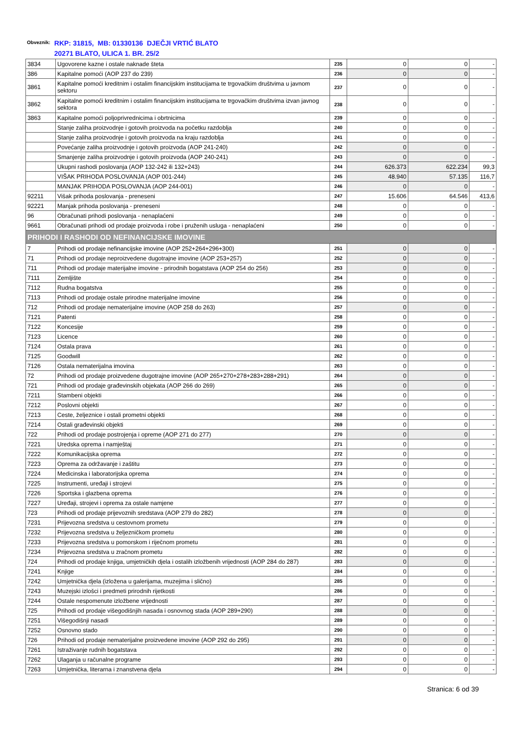Obveznik:
RKP: 31815, MB: 01330136 DJEČJI VRTIĆ BLATO
20271 BLATO, ULICA 1. BR. 25/2
| 3834 | Ugovorene kazne i ostale naknade šteta | 235 | 0 | 0 | - |
| 386 | Kapitalne pomoći (AOP 237 do 239) | 236 | 0 | 0 | - |
| 3861 | Kapitalne pomoći kreditnim i ostalim financijskim institucijama te trgovačkim društvima u javnom sektoru | 237 | 0 | 0 | - |
| 3862 | Kapitalne pomoći kreditnim i ostalim financijskim institucijama te trgovačkim društvima izvan javnog sektora | 238 | 0 | 0 | - |
| 3863 | Kapitalne pomoći poljoprivrednicima i obrtnicima | 239 | 0 | 0 | - |
| | Stanje zaliha proizvodnje i gotovih proizvoda na početku razdoblja | 240 | 0 | 0 | - |
| | Stanje zaliha proizvodnje i gotovih proizvoda na kraju razdoblja | 241 | 0 | 0 | - |
| | Povećanje zaliha proizvodnje i gotovih proizvoda (AOP 241-240) | 242 | 0 | 0 | - |
| | Smanjenje zaliha proizvodnje i gotovih proizvoda (AOP 240-241) | 243 | 0 | 0 | - |
| | Ukupni rashodi poslovanja (AOP 132-242 ili 132+243) | 244 | 626.373 | 622.234 | 99,3 |
| | VIŠAK PRIHODA POSLOVANJA (AOP 001-244) | 245 | 48.940 | 57.135 | 116,7 |
| | MANJAK PRIHODA POSLOVANJA (AOP 244-001) | 246 | 0 | 0 | - |
| 92211 | Višak prihoda poslovanja - preneseni | 247 | 15.606 | 64.546 | 413,6 |
| 92221 | Manjak prihoda poslovanja - preneseni | 248 | 0 | 0 | - |
| 96 | Obračunati prihodi poslovanja - nenaplaćeni | 249 | 0 | 0 | - |
| 9661 | Obračunati prihodi od prodaje proizvoda i robe i pruženih usluga - nenaplaćeni | 250 | 0 | 0 | - |
| PRIHODI I RASHODI OD NEFINANCIJSKE IMOVINE | | | | | |
| 7 | Prihodi od prodaje nefinancijske imovine (AOP 252+264+296+300) | 251 | 0 | 0 | - |
| 71 | Prihodi od prodaje neproizvedene dugotrajne imovine (AOP 253+257) | 252 | 0 | 0 | - |
| 711 | Prihodi od prodaje materijalne imovine - prirodnih bogatstava (AOP 254 do 256) | 253 | 0 | 0 | - |
| 7111 | Zemljište | 254 | 0 | 0 | - |
| 7112 | Rudna bogatstva | 255 | 0 | 0 | - |
| 7113 | Prihodi od prodaje ostale prirodne materijalne imovine | 256 | 0 | 0 | - |
| 712 | Prihodi od prodaje nematerijalne imovine (AOP 258 do 263) | 257 | 0 | 0 | - |
| 7121 | Patenti | 258 | 0 | 0 | - |
| 7122 | Koncesije | 259 | 0 | 0 | - |
| 7123 | Licence | 260 | 0 | 0 | - |
| 7124 | Ostala prava | 261 | 0 | 0 | - |
| 7125 | Goodwill | 262 | 0 | 0 | - |
| 7126 | Ostala nematerijalna imovina | 263 | 0 | 0 | - |
| 72 | Prihodi od prodaje proizvedene dugotrajne imovine (AOP 265+270+278+283+288+291) | 264 | 0 | 0 | - |
| 721 | Prihodi od prodaje građevinskih objekata (AOP 266 do 269) | 265 | 0 | 0 | - |
| 7211 | Stambeni objekti | 266 | 0 | 0 | - |
| 7212 | Poslovni objekti | 267 | 0 | 0 | - |
| 7213 | Ceste, željeznice i ostali prometni objekti | 268 | 0 | 0 | - |
| 7214 | Ostali građevinski objekti | 269 | 0 | 0 | - |
| 722 | Prihodi od prodaje postrojenja i opreme (AOP 271 do 277) | 270 | 0 | 0 | - |
| 7221 | Uredska oprema i namještaj | 271 | 0 | 0 | - |
| 7222 | Komunikacijska oprema | 272 | 0 | 0 | - |
| 7223 | Oprema za održavanje i zaštitu | 273 | 0 | 0 | - |
| 7224 | Medicinska i laboratorijska oprema | 274 | 0 | 0 | - |
| 7225 | Instrumenti, uređaji i strojevi | 275 | 0 | 0 | - |
| 7226 | Sportska i glazbena oprema | 276 | 0 | 0 | - |
| 7227 | Uređaji, strojevi i oprema za ostale namjene | 277 | 0 | 0 | - |
| 723 | Prihodi od prodaje prijevoznih sredstava (AOP 279 do 282) | 278 | 0 | 0 | - |
| 7231 | Prijevozna sredstva u cestovnom prometu | 279 | 0 | 0 | - |
| 7232 | Prijevozna sredstva u željezničkom prometu | 280 | 0 | 0 | - |
| 7233 | Prijevozna sredstva u pomorskom i riječnom prometu | 281 | 0 | 0 | - |
| 7234 | Prijevozna sredstva u zračnom prometu | 282 | 0 | 0 | - |
| 724 | Prihodi od prodaje knjiga, umjetničkih djela i ostalih izložbenih vrijednosti (AOP 284 do 287) | 283 | 0 | 0 | - |
| 7241 | Knjige | 284 | 0 | 0 | - |
| 7242 | Umjetnička djela (izložena u galerijama, muzejima i slično) | 285 | 0 | 0 | - |
| 7243 | Muzejski izlošci i predmeti prirodnih rijetkosti | 286 | 0 | 0 | - |
| 7244 | Ostale nespomenute izložbene vrijednosti | 287 | 0 | 0 | - |
| 725 | Prihodi od prodaje višegodišnjih nasada i osnovnog stada (AOP 289+290) | 288 | 0 | 0 | - |
| 7251 | Višegodišnji nasadi | 289 | 0 | 0 | - |
| 7252 | Osnovno stado | 290 | 0 | 0 | - |
| 726 | Prihodi od prodaje nematerijalne proizvedene imovine (AOP 292 do 295) | 291 | 0 | 0 | - |
| 7261 | Istraživanje rudnih bogatstava | 292 | 0 | 0 | - |
| 7262 | Ulaganja u računalne programe | 293 | 0 | 0 | - |
| 7263 | Umjetnička, literarna i znanstvena djela | 294 | 0 | 0 | - |
Stranica: 6 od 39